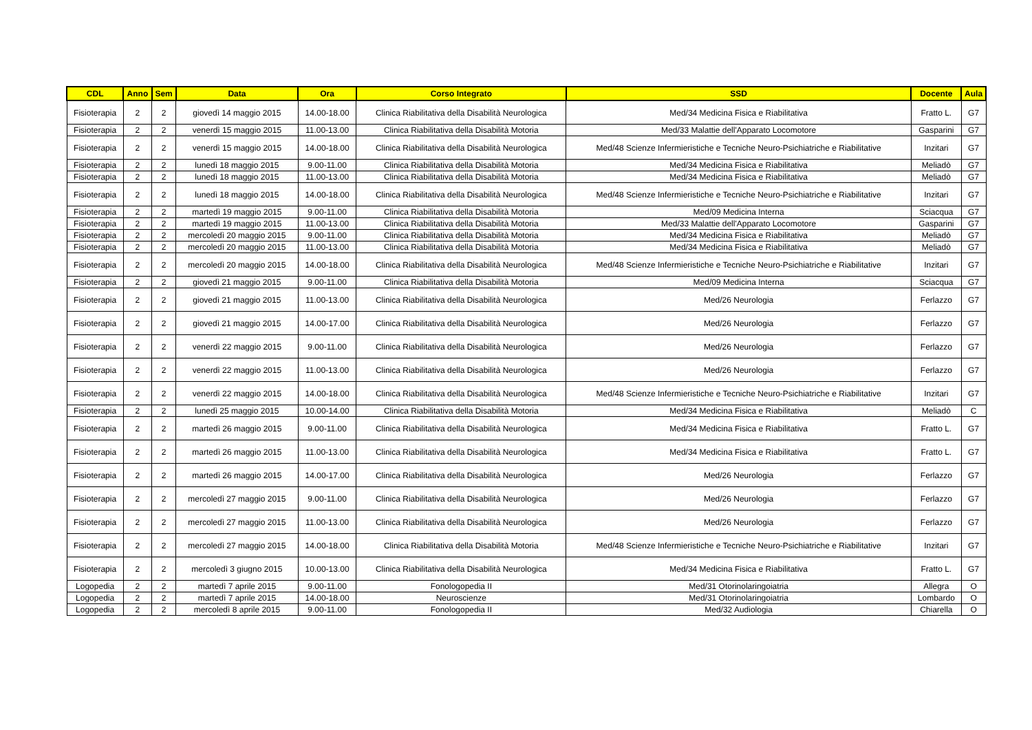| CDL | Anno | Sem | Data | Ora | Corso Integrato | SSD | Docente | Aula |
| --- | --- | --- | --- | --- | --- | --- | --- | --- |
| Fisioterapia | 2 | 2 | giovedì 14 maggio 2015 | 14.00-18.00 | Clinica Riabilitativa della Disabilità Neurologica | Med/34 Medicina Fisica e Riabilitativa | Fratto L. | G7 |
| Fisioterapia | 2 | 2 | venerdì 15 maggio 2015 | 11.00-13.00 | Clinica Riabilitativa della Disabilità Motoria | Med/33 Malattie dell'Apparato Locomotore | Gasparini | G7 |
| Fisioterapia | 2 | 2 | venerdì 15 maggio 2015 | 14.00-18.00 | Clinica Riabilitativa della Disabilità Neurologica | Med/48 Scienze Infermieristiche e Tecniche Neuro-Psichiatriche e Riabilitative | Inzitari | G7 |
| Fisioterapia | 2 | 2 | lunedì 18 maggio 2015 | 9.00-11.00 | Clinica Riabilitativa della Disabilità Motoria | Med/34 Medicina Fisica e Riabilitativa | Meliadò | G7 |
| Fisioterapia | 2 | 2 | lunedì 18 maggio 2015 | 11.00-13.00 | Clinica Riabilitativa della Disabilità Motoria | Med/34 Medicina Fisica e Riabilitativa | Meliadò | G7 |
| Fisioterapia | 2 | 2 | lunedì 18 maggio 2015 | 14.00-18.00 | Clinica Riabilitativa della Disabilità Neurologica | Med/48 Scienze Infermieristiche e Tecniche Neuro-Psichiatriche e Riabilitative | Inzitari | G7 |
| Fisioterapia | 2 | 2 | martedì 19 maggio 2015 | 9.00-11.00 | Clinica Riabilitativa della Disabilità Motoria | Med/09 Medicina Interna | Sciacqua | G7 |
| Fisioterapia | 2 | 2 | martedì 19 maggio 2015 | 11.00-13.00 | Clinica Riabilitativa della Disabilità Motoria | Med/33 Malattie dell'Apparato Locomotore | Gasparini | G7 |
| Fisioterapia | 2 | 2 | mercoledì 20 maggio 2015 | 9.00-11.00 | Clinica Riabilitativa della Disabilità Motoria | Med/34 Medicina Fisica e Riabilitativa | Meliadò | G7 |
| Fisioterapia | 2 | 2 | mercoledì 20 maggio 2015 | 11.00-13.00 | Clinica Riabilitativa della Disabilità Motoria | Med/34 Medicina Fisica e Riabilitativa | Meliadò | G7 |
| Fisioterapia | 2 | 2 | mercoledì 20 maggio 2015 | 14.00-18.00 | Clinica Riabilitativa della Disabilità Neurologica | Med/48 Scienze Infermieristiche e Tecniche Neuro-Psichiatriche e Riabilitative | Inzitari | G7 |
| Fisioterapia | 2 | 2 | giovedì 21 maggio 2015 | 9.00-11.00 | Clinica Riabilitativa della Disabilità Motoria | Med/09 Medicina Interna | Sciacqua | G7 |
| Fisioterapia | 2 | 2 | giovedì 21 maggio 2015 | 11.00-13.00 | Clinica Riabilitativa della Disabilità Neurologica | Med/26 Neurologia | Ferlazzo | G7 |
| Fisioterapia | 2 | 2 | giovedì 21 maggio 2015 | 14.00-17.00 | Clinica Riabilitativa della Disabilità Neurologica | Med/26 Neurologia | Ferlazzo | G7 |
| Fisioterapia | 2 | 2 | venerdì 22 maggio 2015 | 9.00-11.00 | Clinica Riabilitativa della Disabilità Neurologica | Med/26 Neurologia | Ferlazzo | G7 |
| Fisioterapia | 2 | 2 | venerdì 22 maggio 2015 | 11.00-13.00 | Clinica Riabilitativa della Disabilità Neurologica | Med/26 Neurologia | Ferlazzo | G7 |
| Fisioterapia | 2 | 2 | venerdì 22 maggio 2015 | 14.00-18.00 | Clinica Riabilitativa della Disabilità Neurologica | Med/48 Scienze Infermieristiche e Tecniche Neuro-Psichiatriche e Riabilitative | Inzitari | G7 |
| Fisioterapia | 2 | 2 | lunedì 25 maggio 2015 | 10.00-14.00 | Clinica Riabilitativa della Disabilità Motoria | Med/34 Medicina Fisica e Riabilitativa | Meliadò | C |
| Fisioterapia | 2 | 2 | martedì 26 maggio 2015 | 9.00-11.00 | Clinica Riabilitativa della Disabilità Neurologica | Med/34 Medicina Fisica e Riabilitativa | Fratto L. | G7 |
| Fisioterapia | 2 | 2 | martedì 26 maggio 2015 | 11.00-13.00 | Clinica Riabilitativa della Disabilità Neurologica | Med/34 Medicina Fisica e Riabilitativa | Fratto L. | G7 |
| Fisioterapia | 2 | 2 | martedì 26 maggio 2015 | 14.00-17.00 | Clinica Riabilitativa della Disabilità Neurologica | Med/26 Neurologia | Ferlazzo | G7 |
| Fisioterapia | 2 | 2 | mercoledì 27 maggio 2015 | 9.00-11.00 | Clinica Riabilitativa della Disabilità Neurologica | Med/26 Neurologia | Ferlazzo | G7 |
| Fisioterapia | 2 | 2 | mercoledì 27 maggio 2015 | 11.00-13.00 | Clinica Riabilitativa della Disabilità Neurologica | Med/26 Neurologia | Ferlazzo | G7 |
| Fisioterapia | 2 | 2 | mercoledì 27 maggio 2015 | 14.00-18.00 | Clinica Riabilitativa della Disabilità Motoria | Med/48 Scienze Infermieristiche e Tecniche Neuro-Psichiatriche e Riabilitative | Inzitari | G7 |
| Fisioterapia | 2 | 2 | mercoledì 3 giugno 2015 | 10.00-13.00 | Clinica Riabilitativa della Disabilità Neurologica | Med/34 Medicina Fisica e Riabilitativa | Fratto L. | G7 |
| Logopedia | 2 | 2 | martedì 7 aprile 2015 | 9.00-11.00 | Fonologopedia II | Med/31 Otorinolaringoiatria | Allegra | O |
| Logopedia | 2 | 2 | martedì 7 aprile 2015 | 14.00-18.00 | Neuroscienze | Med/31 Otorinolaringoiatria | Lombardo | O |
| Logopedia | 2 | 2 | mercoledì 8 aprile 2015 | 9.00-11.00 | Fonologopedia II | Med/32 Audiologia | Chiarella | O |